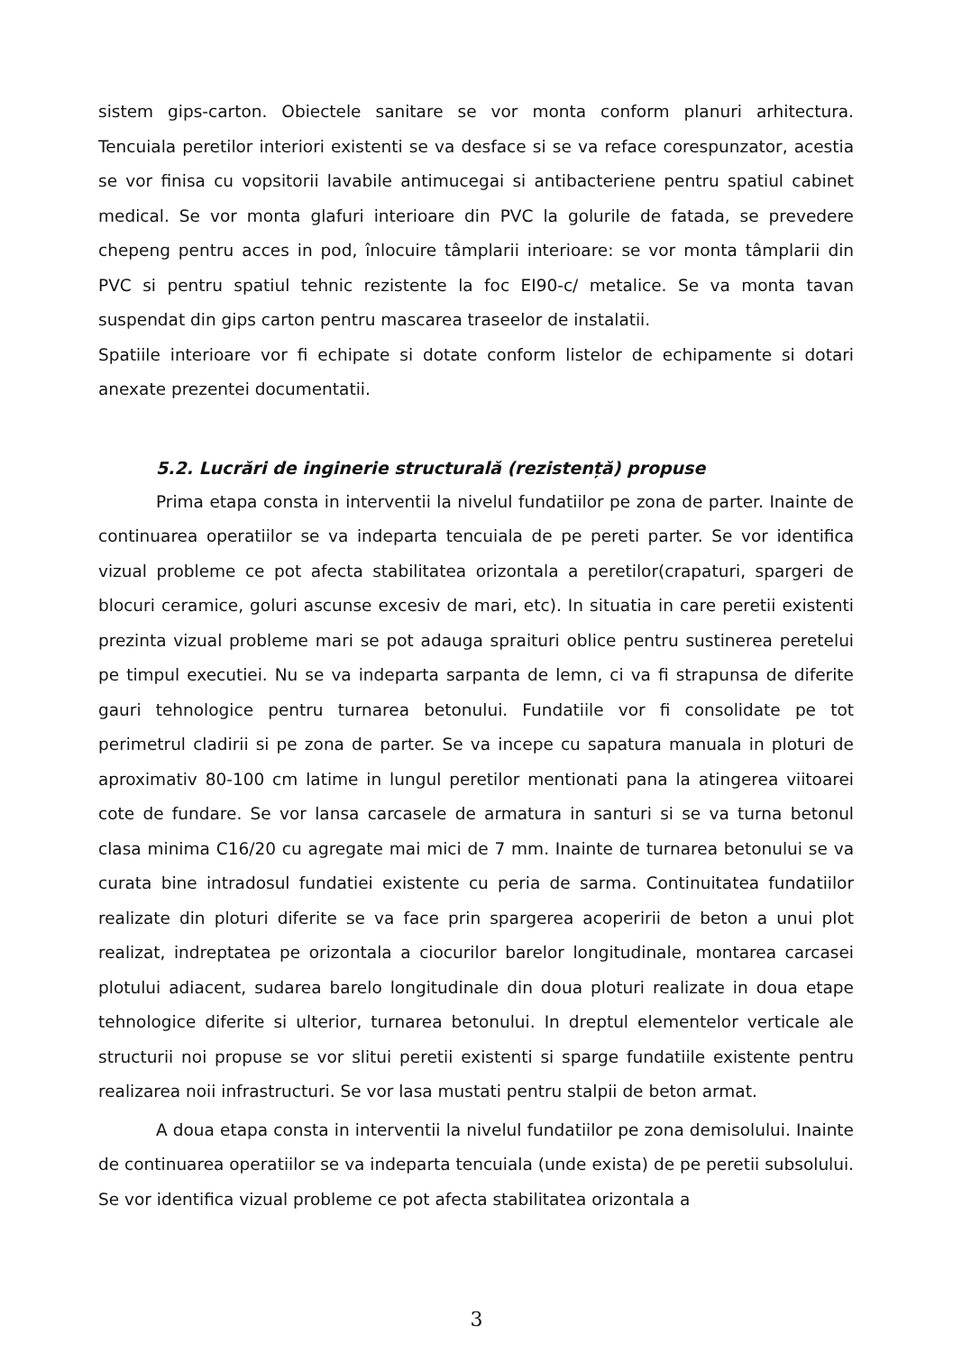sistem gips-carton. Obiectele sanitare se vor monta conform planuri arhitectura. Tencuiala peretilor interiori existenti se va desface si se va reface corespunzator, acestia se vor finisa cu vopsitorii lavabile antimucegai si antibacteriene pentru spatiul cabinet medical. Se vor monta glafuri interioare din PVC la golurile de fatada, se prevedere chepeng pentru acces in pod, înlocuire tâmplarii interioare: se vor monta tâmplarii din PVC si pentru spatiul tehnic rezistente la foc EI90-c/ metalice. Se va monta tavan suspendat din gips carton pentru mascarea traseelor de instalatii.
Spatiile interioare vor fi echipate si dotate conform listelor de echipamente si dotari anexate prezentei documentatii.
5.2. Lucrări de inginerie structurală (rezistență) propuse
Prima etapa consta in interventii la nivelul fundatiilor pe zona de parter. Inainte de continuarea operatiilor se va indeparta tencuiala de pe pereti parter. Se vor identifica vizual probleme ce pot afecta stabilitatea orizontala a peretilor(crapaturi, spargeri de blocuri ceramice, goluri ascunse excesiv de mari, etc). In situatia in care peretii existenti prezinta vizual probleme mari se pot adauga spraituri oblice pentru sustinerea peretelui pe timpul executiei. Nu se va indeparta sarpanta de lemn, ci va fi strapunsa de diferite gauri tehnologice pentru turnarea betonului. Fundatiile vor fi consolidate pe tot perimetrul cladirii si pe zona de parter. Se va incepe cu sapatura manuala in ploturi de aproximativ 80-100 cm latime in lungul peretilor mentionati pana la atingerea viitoarei cote de fundare. Se vor lansa carcasele de armatura in santuri si se va turna betonul clasa minima C16/20 cu agregate mai mici de 7 mm. Inainte de turnarea betonului se va curata bine intradosul fundatiei existente cu peria de sarma. Continuitatea fundatiilor realizate din ploturi diferite se va face prin spargerea acoperirii de beton a unui plot realizat, indreptatea pe orizontala a ciocurilor barelor longitudinale, montarea carcasei plotului adiacent, sudarea barelo longitudinale din doua ploturi realizate in doua etape tehnologice diferite si ulterior, turnarea betonului. In dreptul elementelor verticale ale structurii noi propuse se vor slitui peretii existenti si sparge fundatiile existente pentru realizarea noii infrastructuri. Se vor lasa mustati pentru stalpii de beton armat.
A doua etapa consta in interventii la nivelul fundatiilor pe zona demisolului. Inainte de continuarea operatiilor se va indeparta tencuiala (unde exista) de pe peretii subsolului. Se vor identifica vizual probleme ce pot afecta stabilitatea orizontala a
3